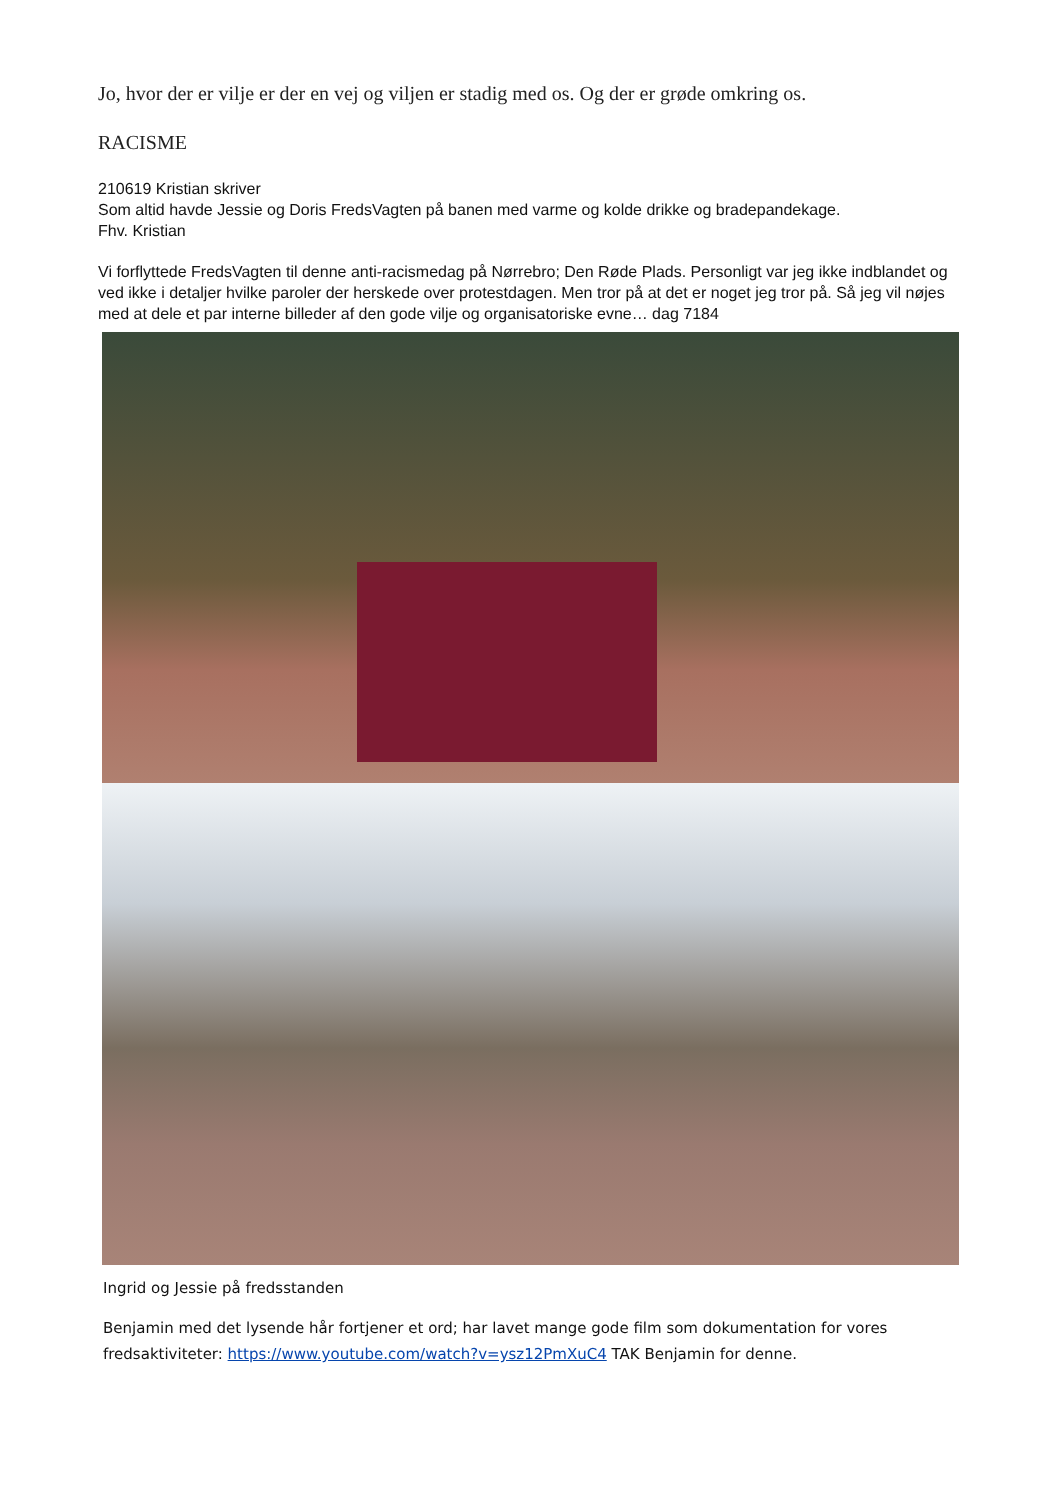Jo, hvor der er vilje er der en vej og viljen er stadig med os. Og der er grøde omkring os.
RACISME
210619 Kristian skriver
Som altid havde Jessie og Doris FredsVagten på banen med varme og kolde drikke og bradepandekage.
Fhv. Kristian
Vi forflyttede FredsVagten til denne anti-racismedag på Nørrebro; Den Røde Plads. Personligt var jeg ikke indblandet og ved ikke i detaljer hvilke paroler der herskede over protestdagen. Men tror på at det er noget jeg tror på. Så jeg vil nøjes med at dele et par interne billeder af den gode vilje og organisatoriske evne… dag 7184
Ingrid og Jessie på fredsstanden
Benjamin med det lysende hår fortjener et ord; har lavet mange gode film som dokumentation for vores fredsaktiviteter: https://www.youtube.com/watch?v=ysz12PmXuC4 TAK Benjamin for denne.